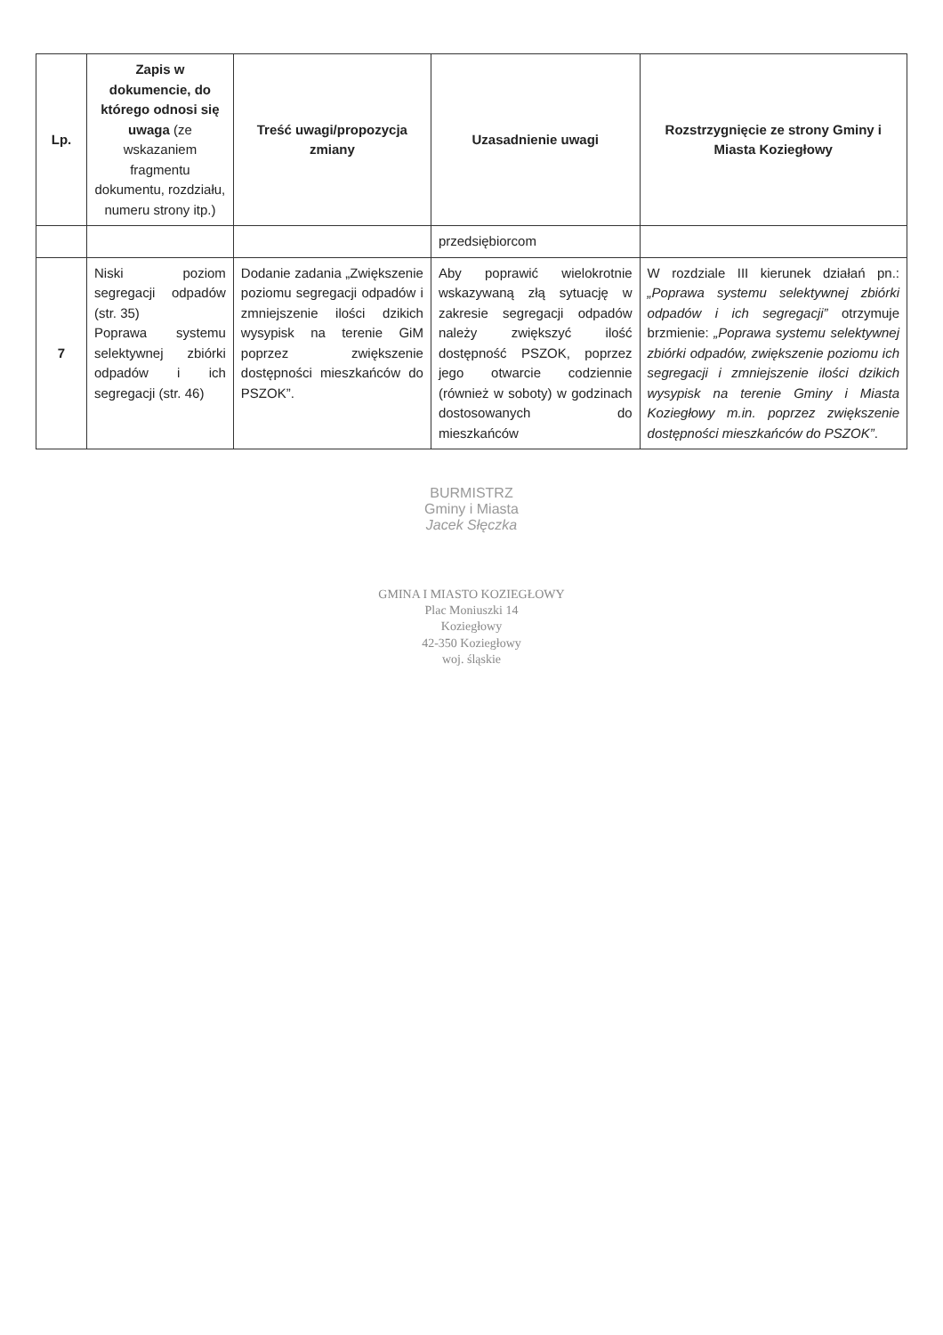| Lp. | Zapis w dokumencie, do którego odnosi się uwaga (ze wskazaniem fragmentu dokumentu, rozdziału, numeru strony itp.) | Treść uwagi/propozycja zmiany | Uzasadnienie uwagi | Rozstrzygnięcie ze strony Gminy i Miasta Koziegłowy |
| --- | --- | --- | --- | --- |
| | | | przedsiębiorcom | |
| 7 | Niski poziom segregacji odpadów (str. 35) Poprawa systemu selektywnej zbiórki odpadów i ich segregacji (str. 46) | Dodanie zadania „Zwiększenie poziomu segregacji odpadów i zmniejszenie ilości dzikich wysypisk na terenie GiM poprzez zwiększenie dostępności mieszkańców do PSZOK”. | Aby poprawić wielokrotnie wskazywaną złą sytuację w zakresie segregacji odpadów należy zwiększyć ilość dostępność PSZOK, poprzez jego otwarcie codziennie (również w soboty) w godzinach dostosowanych do mieszkańców | W rozdziale III kierunek działań pn.: „Poprawa systemu selektywnej zbiórki odpadów i ich segregacji” otrzymuje brzmienie: „Poprawa systemu selektywnej zbiórki odpadów, zwiększenie poziomu ich segregacji i zmniejszenie ilości dzikich wysypisk na terenie Gminy i Miasta Koziegłowy m.in. poprzez zwiększenie dostępności mieszkańców do PSZOK” . |
BURMISTRZ
Gminy i Miasta
Jacek Słęczka
GMINA I MIASTO KOZIEGŁOWY
Plac Moniuszki 14
Koziegłowy
42-350 Koziegłowy
woj. śląskie